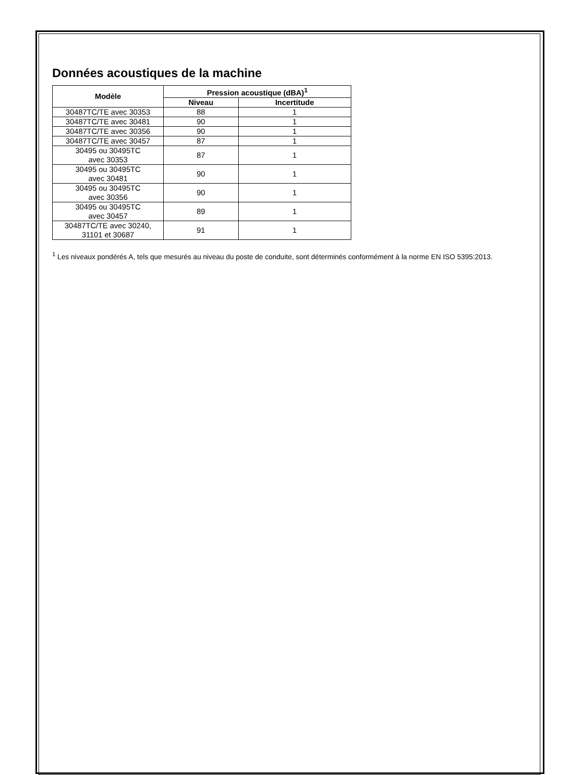Données acoustiques de la machine
| Modèle | Pression acoustique (dBA)<sup>1</sup> | |
| --- | --- | --- |
| | Niveau | Incertitude |
| 30487TC/TE avec 30353 | 88 | 1 |
| 30487TC/TE avec 30481 | 90 | 1 |
| 30487TC/TE avec 30356 | 90 | 1 |
| 30487TC/TE avec 30457 | 87 | 1 |
| 30495 ou 30495TC avec 30353 | 87 | 1 |
| 30495 ou 30495TC avec 30481 | 90 | 1 |
| 30495 ou 30495TC avec 30356 | 90 | 1 |
| 30495 ou 30495TC avec 30457 | 89 | 1 |
| 30487TC/TE avec 30240, 31101 et 30687 | 91 | 1 |
<sup>1</sup> Les niveaux pondérés A, tels que mesurés au niveau du poste de conduite, sont déterminés conformément à la norme EN ISO 5395:2013.